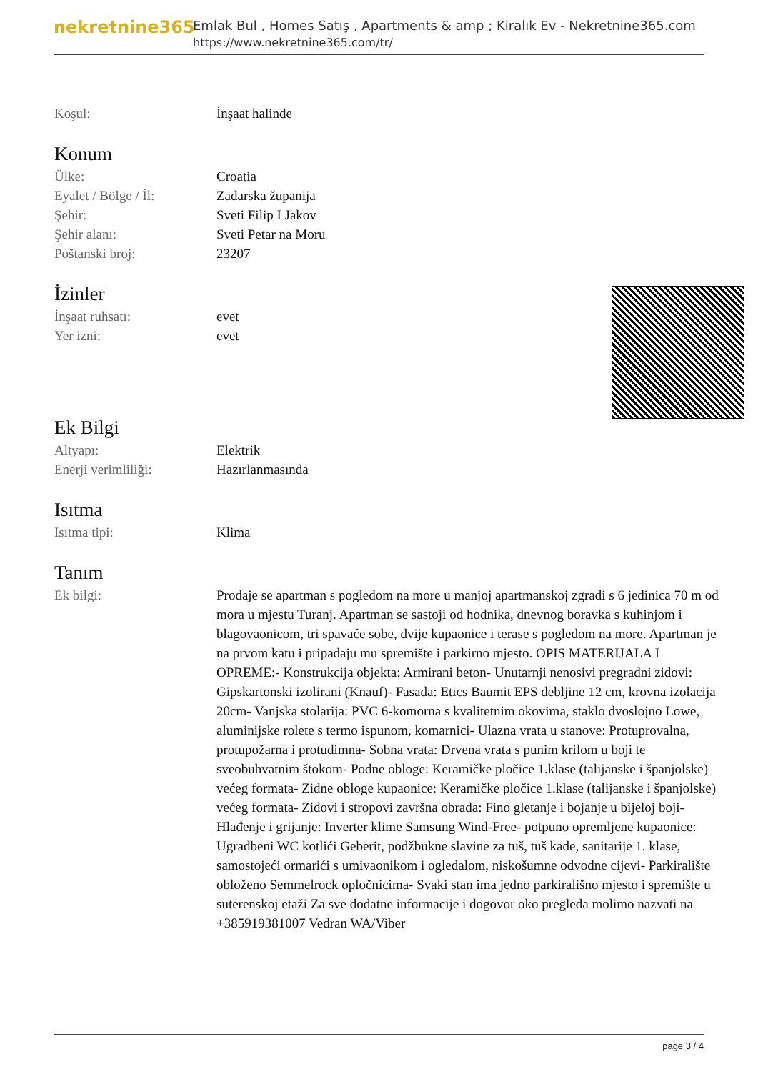nekretnine365
Emlak Bul , Homes Satış , Apartments & amp ; Kiralık Ev - Nekretnine365.com
https://www.nekretnine365.com/tr/
Koşul: İnşaat halinde
Konum
Ülke: Croatia
Eyalet / Bölge / İl:
Zadarska županija
Şehir: Sveti Filip I Jakov
Şehir alanı: Sveti Petar na Moru
Poštanski broj: 23207
İzinler
İnşaat ruhsatı: evet
Yer izni: evet
Ek Bilgi
Altyapı: Elektrik
Enerji verimliliği: Hazırlanmasında
Isıtma
Isıtma tipi: Klima
Tanım
Ek bilgi: Prodaje se apartman s pogledom na more u manjoj apartmanskoj zgradi s 6 jedinica 70 m od mora u mjestu Turanj. Apartman se sastoji od hodnika, dnevnog boravka s kuhinjom i blagovaonicom, tri spavaće sobe, dvije kupaonice i terase s pogledom na more. Apartman je na prvom katu i pripadaju mu spremište i parkirno mjesto. OPIS MATERIJALA I OPREME:- Konstrukcija objekta: Armirani beton- Unutarnji nenosivi pregradni zidovi: Gipskartonski izolirani (Knauf)- Fasada: Etics Baumit EPS debljine 12 cm, krovna izolacija 20cm- Vanjska stolarija: PVC 6-komorna s kvalitetnim okovima, staklo dvoslojno Lowe, aluminijske rolete s termo ispunom, komarnici- Ulazna vrata u stanove: Protuprovalna, protupožarna i protudimna- Sobna vrata: Drvena vrata s punim krilom u boji te sveobuhvatnim štokom- Podne obloge: Keramičke pločice 1.klase (talijanske i španjolske) većeg formata- Zidne obloge kupaonice: Keramičke pločice 1.klase (talijanske i španjolske) većeg formata- Zidovi i stropovi završna obrada: Fino gletanje i bojanje u bijeloj boji- Hlađenje i grijanje: Inverter klime Samsung Wind-Free- potpuno opremljene kupaonice: Ugradbeni WC kotlići Geberit, podžbukne slavine za tuš, tuš kade, sanitarije 1. klase, samostojeći ormarići s umivaonikom i ogledalom, niskošumne odvodne cijevi- Parkiralište obloženo Semmelrock opločnicima- Svaki stan ima jedno parkirališno mjesto i spremište u suterenskoj etaži Za sve dodatne informacije i dogovor oko pregleda molimo nazvati na +385919381007 Vedran WA/Viber
page 3 / 4